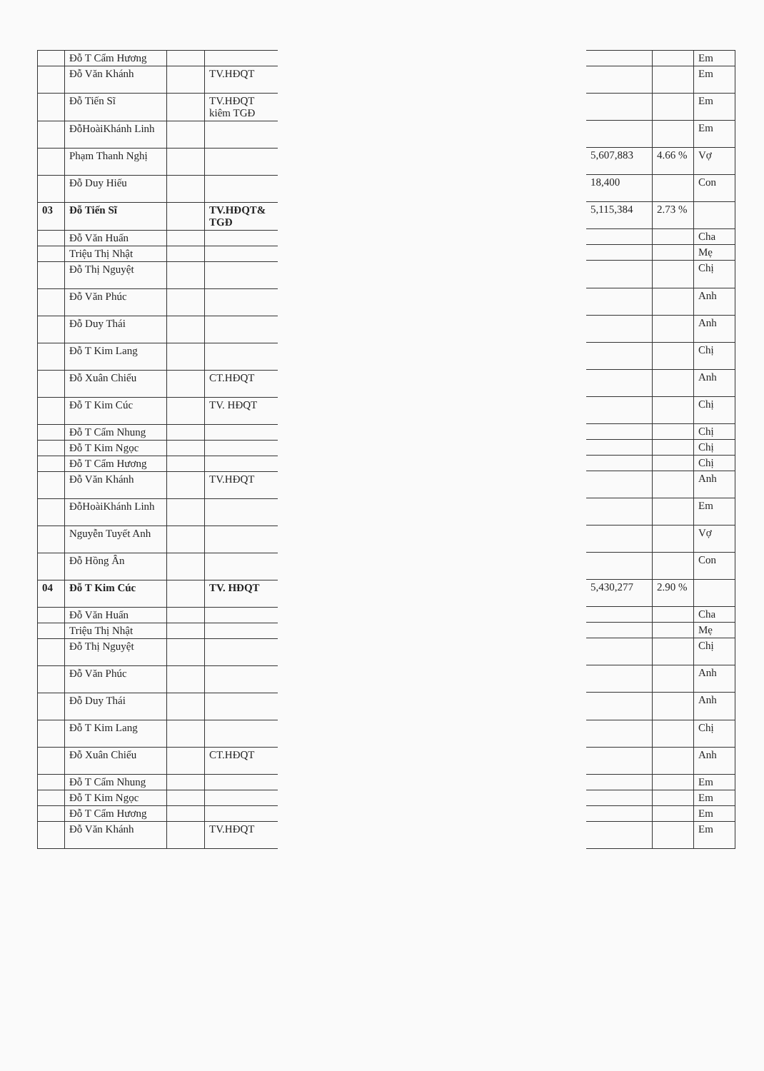| | Đỗ T Cẩm Hương | | |
| | Đỗ Văn Khánh | | TV.HĐQT |
| | Đỗ Tiến Sĩ | | TV.HĐQT kiêm TGĐ |
| | ĐỗHoàiKhánh Linh | | |
| | Phạm Thanh Nghị | | |
| | Đỗ Duy Hiếu | | |
| 03 | Đỗ Tiến Sĩ | | TV.HĐQT& TGĐ |
| | Đỗ Văn Huấn | | |
| | Triệu Thị Nhật | | |
| | Đỗ Thị Nguyệt | | |
| | Đỗ Văn Phúc | | |
| | Đỗ Duy Thái | | |
| | Đỗ T Kim Lang | | |
| | Đỗ Xuân Chiểu | | CT.HĐQT |
| | Đỗ T Kim Cúc | | TV. HĐQT |
| | Đỗ T Cẩm Nhung | | |
| | Đỗ T Kim Ngọc | | |
| | Đỗ T Cẩm Hương | | |
| | Đỗ Văn Khánh | | TV.HĐQT |
| | ĐỗHoàiKhánh Linh | | |
| | Nguyễn Tuyết Anh | | |
| | Đỗ Hồng Ân | | |
| 04 | Đỗ T Kim Cúc | | TV. HĐQT |
| | Đỗ Văn Huấn | | |
| | Triệu Thị Nhật | | |
| | Đỗ Thị Nguyệt | | |
| | Đỗ Văn Phúc | | |
| | Đỗ Duy Thái | | |
| | Đỗ T Kim Lang | | |
| | Đỗ Xuân Chiểu | | CT.HĐQT |
| | Đỗ T Cẩm Nhung | | |
| | Đỗ T Kim Ngọc | | |
| | Đỗ T Cẩm Hương | | |
| | Đỗ Văn Khánh | | TV.HĐQT |
| | | Em |
| | | Em |
| | | Em |
| | | Em |
| 5,607,883 | 4.66 % | Vợ |
| 18,400 | | Con |
| 5,115,384 | 2.73 % | |
| | | Cha |
| | | Mẹ |
| | | Chị |
| | | Anh |
| | | Anh |
| | | Chị |
| | | Anh |
| | | Chị |
| | | Chị |
| | | Chị |
| | | Chị |
| | | Anh |
| | | Em |
| | | Vợ |
| | | Con |
| 5,430,277 | 2.90 % | |
| | | Cha |
| | | Mẹ |
| | | Chị |
| | | Anh |
| | | Anh |
| | | Chị |
| | | Anh |
| | | Em |
| | | Em |
| | | Em |
| | | Em |